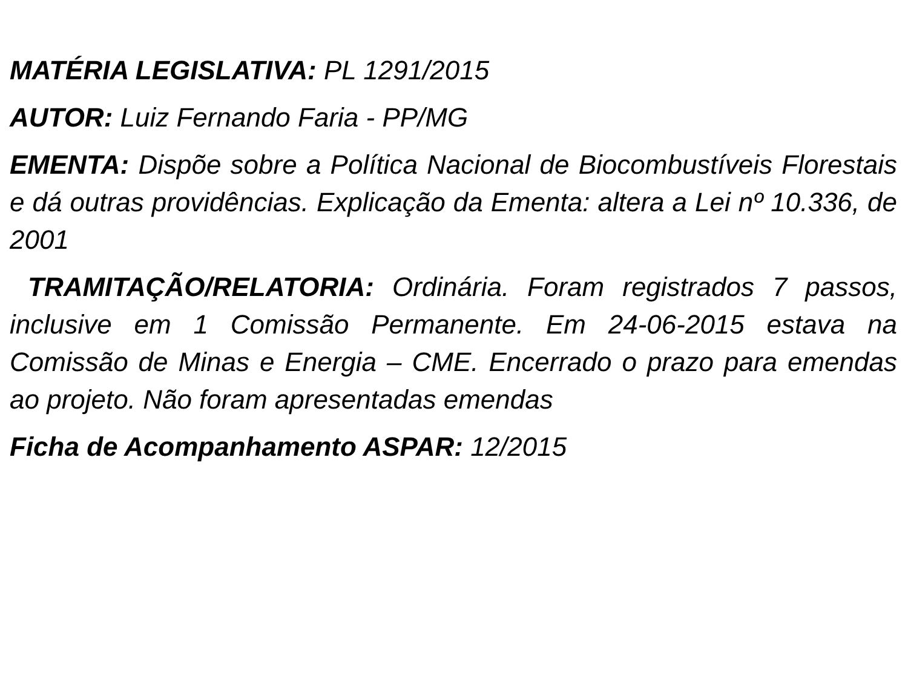MATÉRIA LEGISLATIVA: PL 1291/2015
AUTOR: Luiz Fernando Faria - PP/MG
EMENTA: Dispõe sobre a Política Nacional de Biocombustíveis Florestais e dá outras providências. Explicação da Ementa: altera a Lei nº 10.336, de 2001
TRAMITAÇÃO/RELATORIA: Ordinária. Foram registrados 7 passos, inclusive em 1 Comissão Permanente. Em 24-06-2015 estava na Comissão de Minas e Energia – CME. Encerrado o prazo para emendas ao projeto. Não foram apresentadas emendas
Ficha de Acompanhamento ASPAR: 12/2015